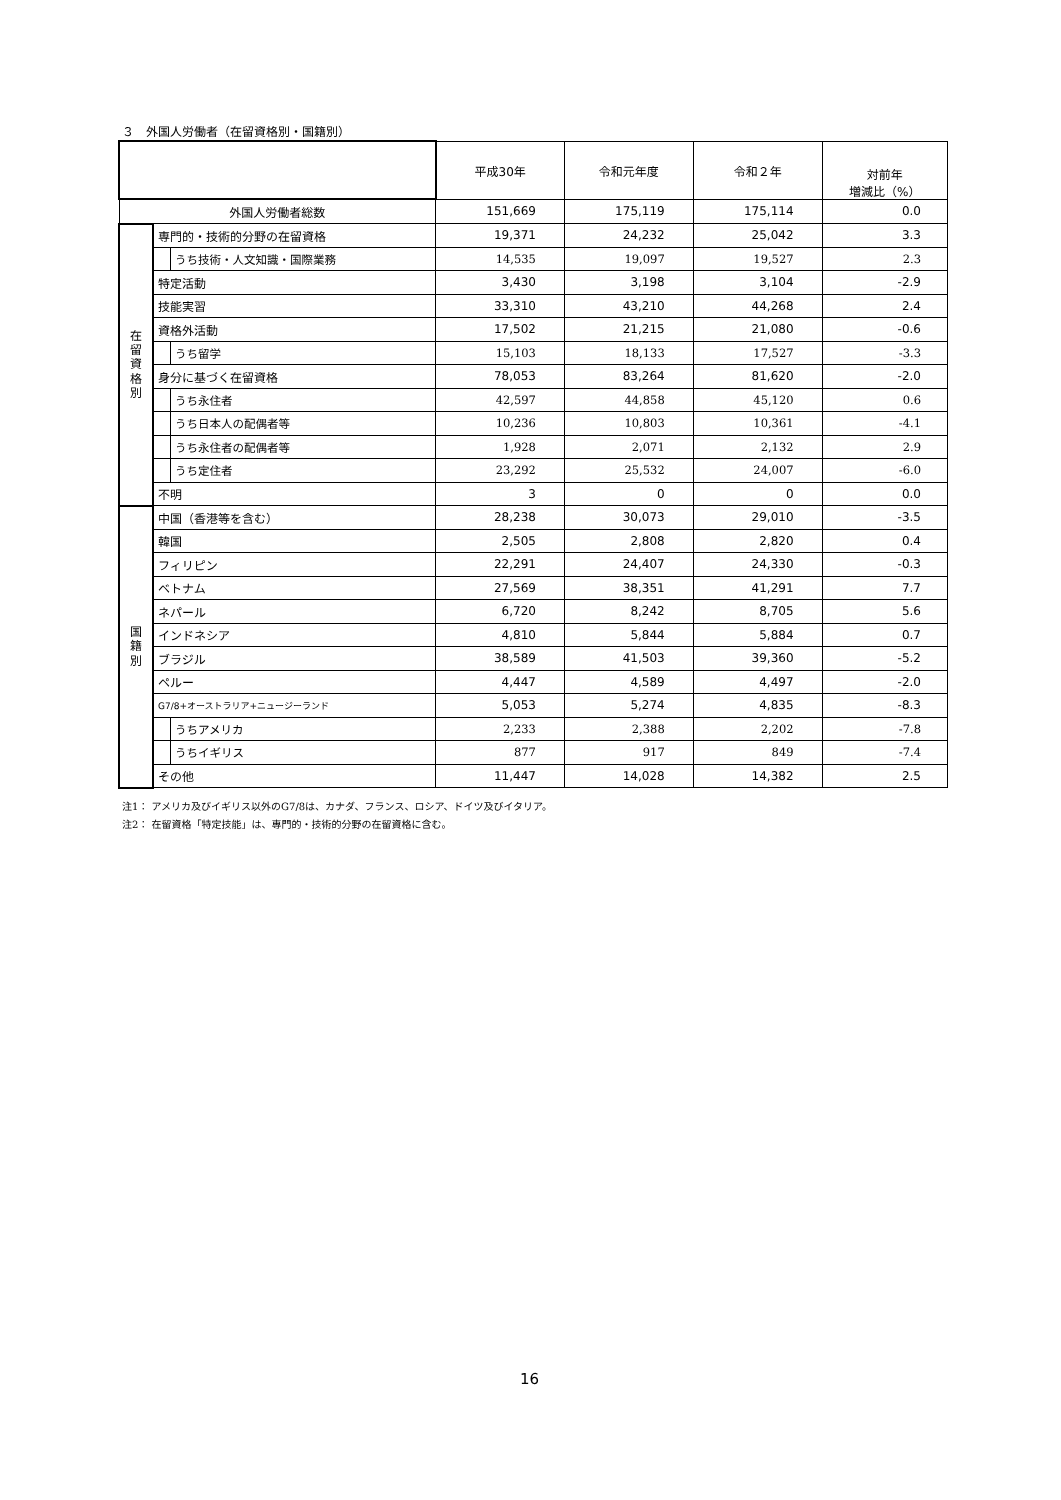３　外国人労働者（在留資格別・国籍別）
| | | | 平成30年 | 令和元年度 | 令和２年 | 対前年 増減比（%） |
| --- | --- | --- | --- | --- | --- | --- |
| 外国人労働者総数 | | | 151,669 | 175,119 | 175,114 | 0.0 |
| 在 留 資 格 別 | 専門的・技術的分野の在留資格 | | 19,371 | 24,232 | 25,042 | 3.3 |
| | | うち技術・人文知識・国際業務 | 14,535 | 19,097 | 19,527 | 2.3 |
| | 特定活動 | | 3,430 | 3,198 | 3,104 | -2.9 |
| | 技能実習 | | 33,310 | 43,210 | 44,268 | 2.4 |
| | 資格外活動 | | 17,502 | 21,215 | 21,080 | -0.6 |
| | | うち留学 | 15,103 | 18,133 | 17,527 | -3.3 |
| | 身分に基づく在留資格 | | 78,053 | 83,264 | 81,620 | -2.0 |
| | | うち永住者 | 42,597 | 44,858 | 45,120 | 0.6 |
| | | うち日本人の配偶者等 | 10,236 | 10,803 | 10,361 | -4.1 |
| | | うち永住者の配偶者等 | 1,928 | 2,071 | 2,132 | 2.9 |
| | | うち定住者 | 23,292 | 25,532 | 24,007 | -6.0 |
| | 不明 | | 3 | 0 | 0 | 0.0 |
| 国 籍 別 | 中国（香港等を含む） | | 28,238 | 30,073 | 29,010 | -3.5 |
| | 韓国 | | 2,505 | 2,808 | 2,820 | 0.4 |
| | フィリピン | | 22,291 | 24,407 | 24,330 | -0.3 |
| | ベトナム | | 27,569 | 38,351 | 41,291 | 7.7 |
| | ネパール | | 6,720 | 8,242 | 8,705 | 5.6 |
| | インドネシア | | 4,810 | 5,844 | 5,884 | 0.7 |
| | ブラジル | | 38,589 | 41,503 | 39,360 | -5.2 |
| | ペルー | | 4,447 | 4,589 | 4,497 | -2.0 |
| | G7/8+オーストラリア+ニュージーランド | | 5,053 | 5,274 | 4,835 | -8.3 |
| | | うちアメリカ | 2,233 | 2,388 | 2,202 | -7.8 |
| | | うちイギリス | 877 | 917 | 849 | -7.4 |
| | その他 | | 11,447 | 14,028 | 14,382 | 2.5 |
注1： アメリカ及びイギリス以外のG7/8は、カナダ、フランス、ロシア、ドイツ及びイタリア。
注2： 在留資格「特定技能」は、専門的・技術的分野の在留資格に含む。
16